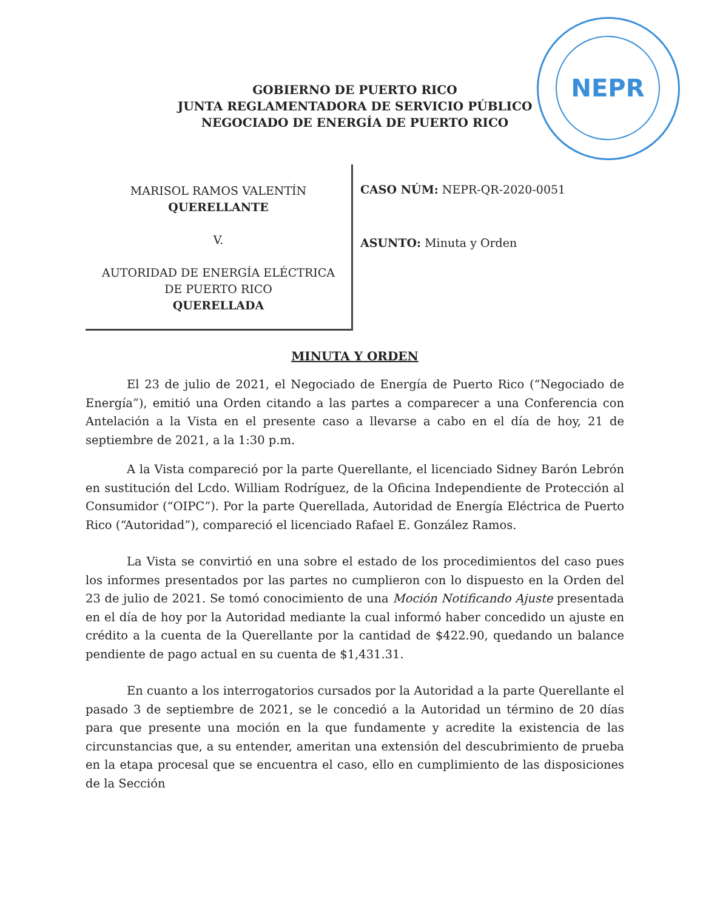NEPR
GOBIERNO DE PUERTO RICO
JUNTA REGLAMENTADORA DE SERVICIO PÚBLICO
NEGOCIADO DE ENERGÍA DE PUERTO RICO
MARISOL RAMOS VALENTÍN
QUERELLANTE
V.
AUTORIDAD DE ENERGÍA ELÉCTRICA
DE PUERTO RICO
QUERELLADA
CASO NÚM: NEPR-QR-2020-0051
ASUNTO: Minuta y Orden
MINUTA Y ORDEN
El 23 de julio de 2021, el Negociado de Energía de Puerto Rico (“Negociado de Energía”), emitió una Orden citando a las partes a comparecer a una Conferencia con Antelación a la Vista en el presente caso a llevarse a cabo en el día de hoy, 21 de septiembre de 2021, a la 1:30 p.m.
A la Vista compareció por la parte Querellante, el licenciado Sidney Barón Lebrón en sustitución del Lcdo. William Rodríguez, de la Oficina Independiente de Protección al Consumidor (“OIPC”). Por la parte Querellada, Autoridad de Energía Eléctrica de Puerto Rico (“Autoridad”), compareció el licenciado Rafael E. González Ramos.
La Vista se convirtió en una sobre el estado de los procedimientos del caso pues los informes presentados por las partes no cumplieron con lo dispuesto en la Orden del 23 de julio de 2021. Se tomó conocimiento de una Moción Notificando Ajuste presentada en el día de hoy por la Autoridad mediante la cual informó haber concedido un ajuste en crédito a la cuenta de la Querellante por la cantidad de $422.90, quedando un balance pendiente de pago actual en su cuenta de $1,431.31.
En cuanto a los interrogatorios cursados por la Autoridad a la parte Querellante el pasado 3 de septiembre de 2021, se le concedió a la Autoridad un término de 20 días para que presente una moción en la que fundamente y acredite la existencia de las circunstancias que, a su entender, ameritan una extensión del descubrimiento de prueba en la etapa procesal que se encuentra el caso, ello en cumplimiento de las disposiciones de la Sección